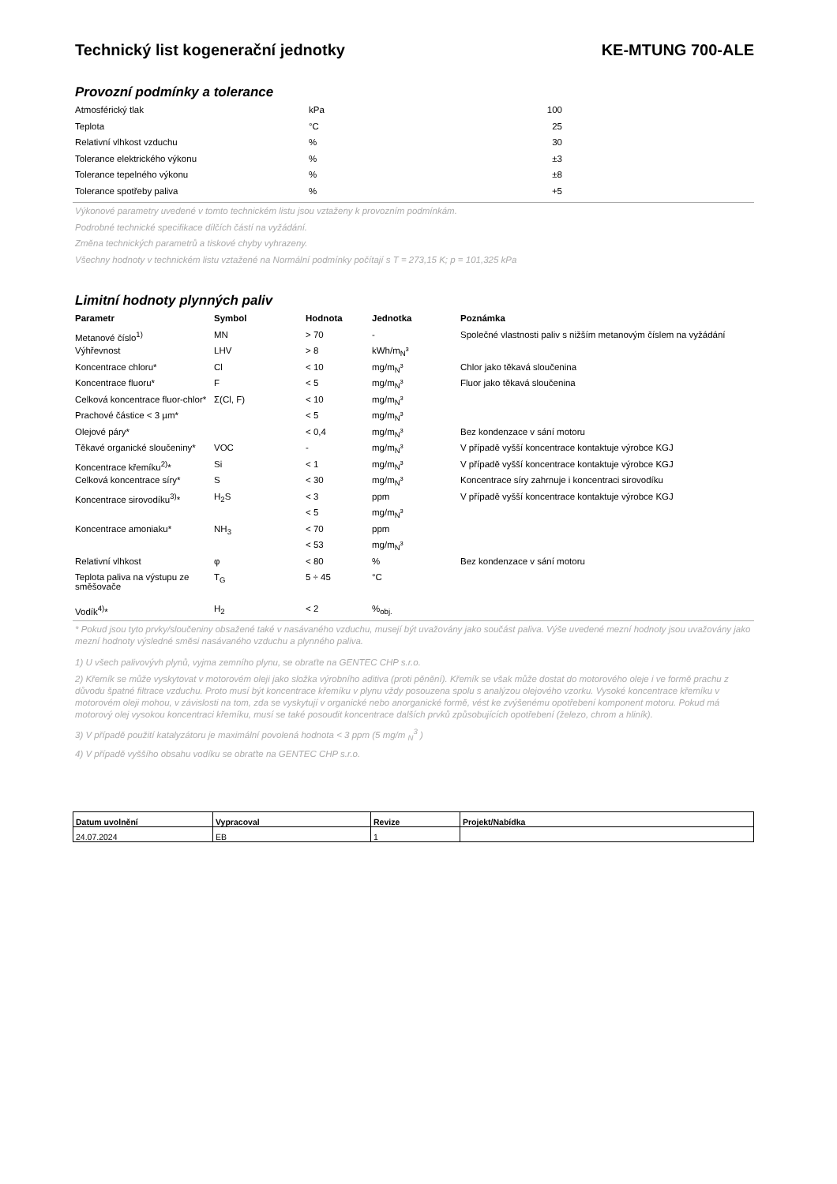Technický list kogenerační jednotky KE-MTUNG 700-ALE
Provozní podmínky a tolerance
| Atmosférický tlak | kPa | 100 | |
| Teplota | °C | 25 | |
| Relativní vlhkost vzduchu | % | 30 | |
| Tolerance elektrického výkonu | % | ±3 | |
| Tolerance tepelného výkonu | % | ±8 | |
| Tolerance spotřeby paliva | % | +5 | |
Výkonové parametry uvedené v tomto technickém listu jsou vztaženy k provozním podmínkám.
Podrobné technické specifikace dílčích částí na vyžádání.
Změna technických parametrů a tiskové chyby vyhrazeny.
Všechny hodnoty v technickém listu vztažené na Normální podmínky počítají s T = 273,15 K; p = 101,325 kPa
Limitní hodnoty plynných paliv
| Parametr | Symbol | Hodnota | Jednotka | Poznámka |
| --- | --- | --- | --- | --- |
| Metanové číslo<sup>1)</sup> | MN | > 70 | - | Společné vlastnosti paliv s nižším metanovým číslem na vyžádání |
| Výhřevnost | LHV | > 8 | kWh/m<sub>N</sub>³ | |
| Koncentrace chloru* | Cl | < 10 | mg/m<sub>N</sub>³ | Chlor jako těkavá sloučenina |
| Koncentrace fluoru* | F | < 5 | mg/m<sub>N</sub>³ | Fluor jako těkavá sloučenina |
| Celková koncentrace fluor-chlor* | Σ(Cl, F) | < 10 | mg/m<sub>N</sub>³ | |
| Prachové částice < 3 µm* | | < 5 | mg/m<sub>N</sub>³ | |
| Olejové páry* | | < 0,4 | mg/m<sub>N</sub>³ | Bez kondenzace v sání motoru |
| Těkavé organické sloučeniny* | VOC | - | mg/m<sub>N</sub>³ | V případě vyšší koncentrace kontaktuje výrobce KGJ |
| Koncentrace křemíku<sup>2)</sup>* | Si | < 1 | mg/m<sub>N</sub>³ | V případě vyšší koncentrace kontaktuje výrobce KGJ |
| Celková koncentrace síry* | S | < 30 | mg/m<sub>N</sub>³ | Koncentrace síry zahrnuje i koncentraci sirovodíku |
| Koncentrace sirovodíku<sup>3)</sup>* | H<sub>2</sub>S | < 3 | ppm | V případě vyšší koncentrace kontaktuje výrobce KGJ |
| | | < 5 | mg/m<sub>N</sub>³ | |
| Koncentrace amoniaku* | NH<sub>3</sub> | < 70 | ppm | |
| | | < 53 | mg/m<sub>N</sub>³ | |
| Relativní vlhkost | φ | < 80 | % | Bez kondenzace v sání motoru |
| Teplota paliva na výstupu ze směšovače | T<sub>G</sub> | 5 ÷ 45 | °C | |
| Vodík<sup>4)</sup>* | H<sub>2</sub> | < 2 | %<sub>obj.</sub> | |
* Pokud jsou tyto prvky/sloučeniny obsažené také v nasávaného vzduchu, musejí být uvažovány jako součást paliva. Výše uvedené mezní hodnoty jsou uvažovány jako mezní hodnoty výsledné směsi nasávaného vzduchu a plynného paliva.
1) U všech palivovývh plynů, vyjma zemního plynu, se obraťte na GENTEC CHP s.r.o.
2) Křemík se může vyskytovat v motorovém oleji jako složka výrobního aditiva (proti pěnění). Křemík se však může dostat do motorového oleje i ve formě prachu z důvodu špatné filtrace vzduchu. Proto musí být koncentrace křemíku v plynu vždy posouzena spolu s analýzou olejového vzorku. Vysoké koncentrace křemíku v motorovém oleji mohou, v závislosti na tom, zda se vyskytují v organické nebo anorganické formě, vést ke zvýšenému opotřebení komponent motoru. Pokud má motorový olej vysokou koncentraci křemíku, musí se také posoudit koncentrace dalších prvků způsobujících opotřebení (železo, chrom a hliník).
3) V případě použití katalyzátoru je maximální povolená hodnota < 3 ppm (5 mg/m <sub>N</sub><sup>3</sup> )
4) V případě vyššího obsahu vodíku se obraťte na GENTEC CHP s.r.o.
| Datum uvolnění | Vypracoval | Revize | Projekt/Nabídka |
| --- | --- | --- | --- |
| 24.07.2024 | EB | 1 | |